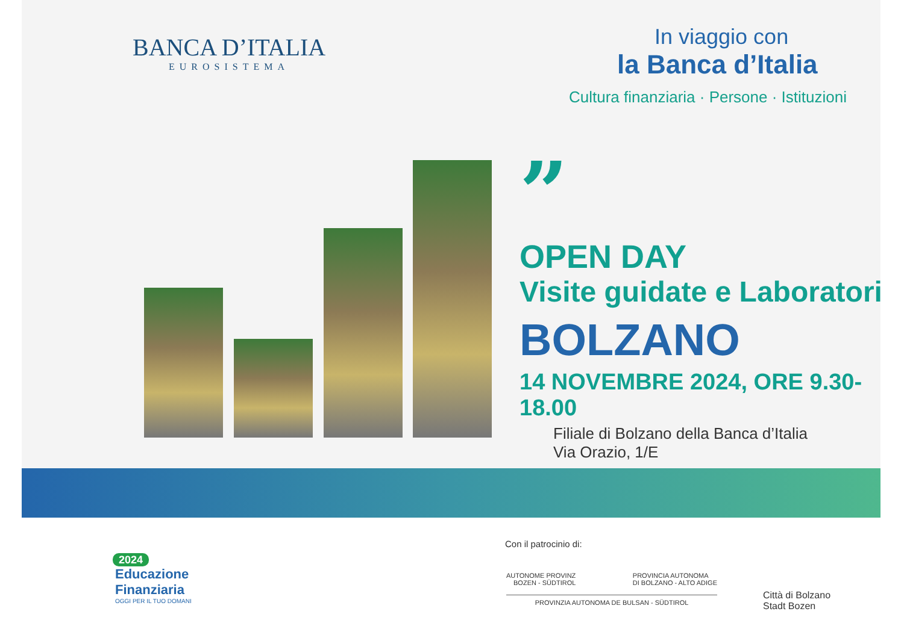BANCA D’ITALIA
EUROSISTEMA
In viaggio con
la Banca d’Italia
Cultura finanziaria · Persone · Istituzioni
”
OPEN DAY
Visite guidate e Laboratori
BOLZANO
14 NOVEMBRE 2024, ORE 9.30-18.00
Filiale di Bolzano della Banca d’Italia
Via Orazio, 1/E
2024
Educazione
Finanziaria
OGGI PER IL TUO DOMANI
Con il patrocinio di:
AUTONOME PROVINZ
BOZEN - SÜDTIROL PROVINCIA AUTONOMA
DI BOLZANO - ALTO ADIGE
PROVINZIA AUTONOMA DE BULSAN - SÜDTIROL
Città di Bolzano
Stadt Bozen